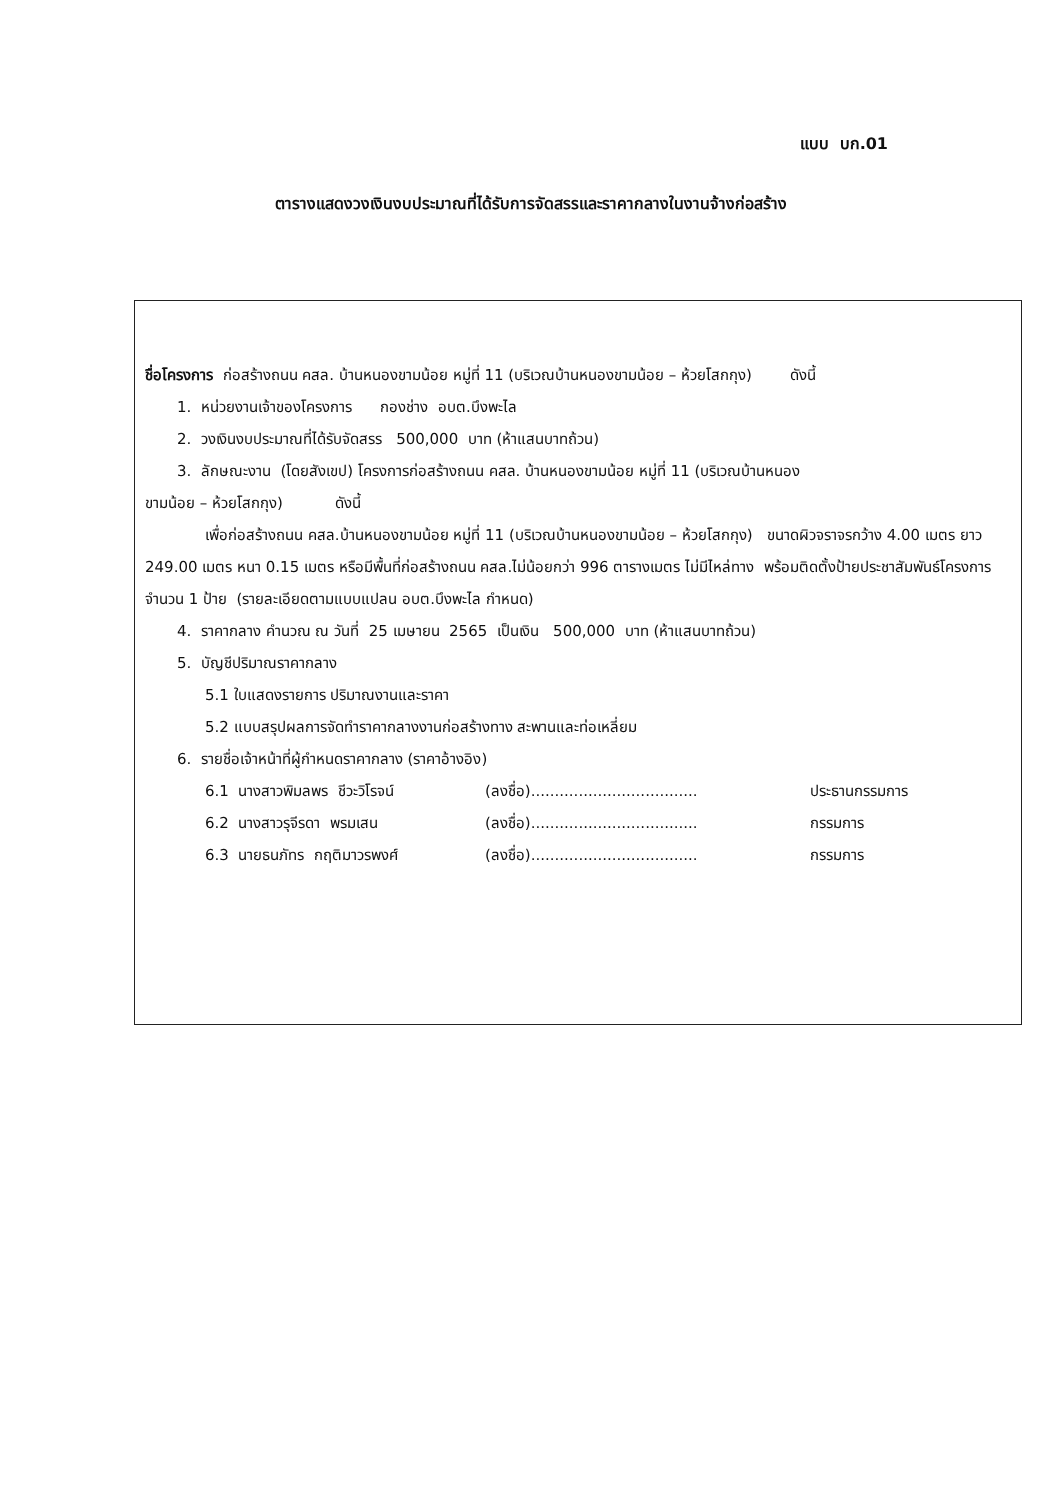แบบ บก.01
ตารางแสดงวงเงินงบประมาณที่ได้รับการจัดสรรและราคากลางในงานจ้างก่อสร้าง
ชื่อโครงการ ก่อสร้างถนน คสล. บ้านหนองขามน้อย หมู่ที่ 11 (บริเวณบ้านหนองขามน้อย – ห้วยโสกกุง) ดังนี้
1. หน่วยงานเจ้าของโครงการ กองช่าง อบต.บึงพะไล
2. วงเงินงบประมาณที่ได้รับจัดสรร 500,000 บาท (ห้าแสนบาทถ้วน)
3. ลักษณะงาน (โดยสังเขป) โครงการก่อสร้างถนน คสล. บ้านหนองขามน้อย หมู่ที่ 11 (บริเวณบ้านหนอง
ขามน้อย – ห้วยโสกกุง) ดังนี้
เพื่อก่อสร้างถนน คสล.บ้านหนองขามน้อย หมู่ที่ 11 (บริเวณบ้านหนองขามน้อย – ห้วยโสกกุง) ขนาดผิวจราจรกว้าง 4.00 เมตร ยาว 249.00 เมตร หนา 0.15 เมตร หรือมีพื้นที่ก่อสร้างถนน คสล.ไม่น้อยกว่า 996 ตารางเมตร ไม่มีไหล่ทาง พร้อมติดตั้งป้ายประชาสัมพันธ์โครงการ จำนวน 1 ป้าย (รายละเอียดตามแบบแปลน อบต.บึงพะไล กำหนด)
4. ราคากลาง คำนวณ ณ วันที่ 25 เมษายน 2565 เป็นเงิน 500,000 บาท (ห้าแสนบาทถ้วน)
5. บัญชีปริมาณราคากลาง
5.1 ใบแสดงรายการ ปริมาณงานและราคา
5.2 แบบสรุปผลการจัดทำราคากลางงานก่อสร้างทาง สะพานและท่อเหลี่ยม
6. รายชื่อเจ้าหน้าที่ผู้กำหนดราคากลาง (ราคาอ้างอิง)
6.1 นางสาวพิมลพร ชีวะวิโรจน์ (ลงชื่อ)................................... ประธานกรรมการ
6.2 นางสาวรุจีรดา พรมเสน (ลงชื่อ)................................... กรรมการ
6.3 นายธนภัทร กฤติมาวรพงศ์ (ลงชื่อ)................................... กรรมการ